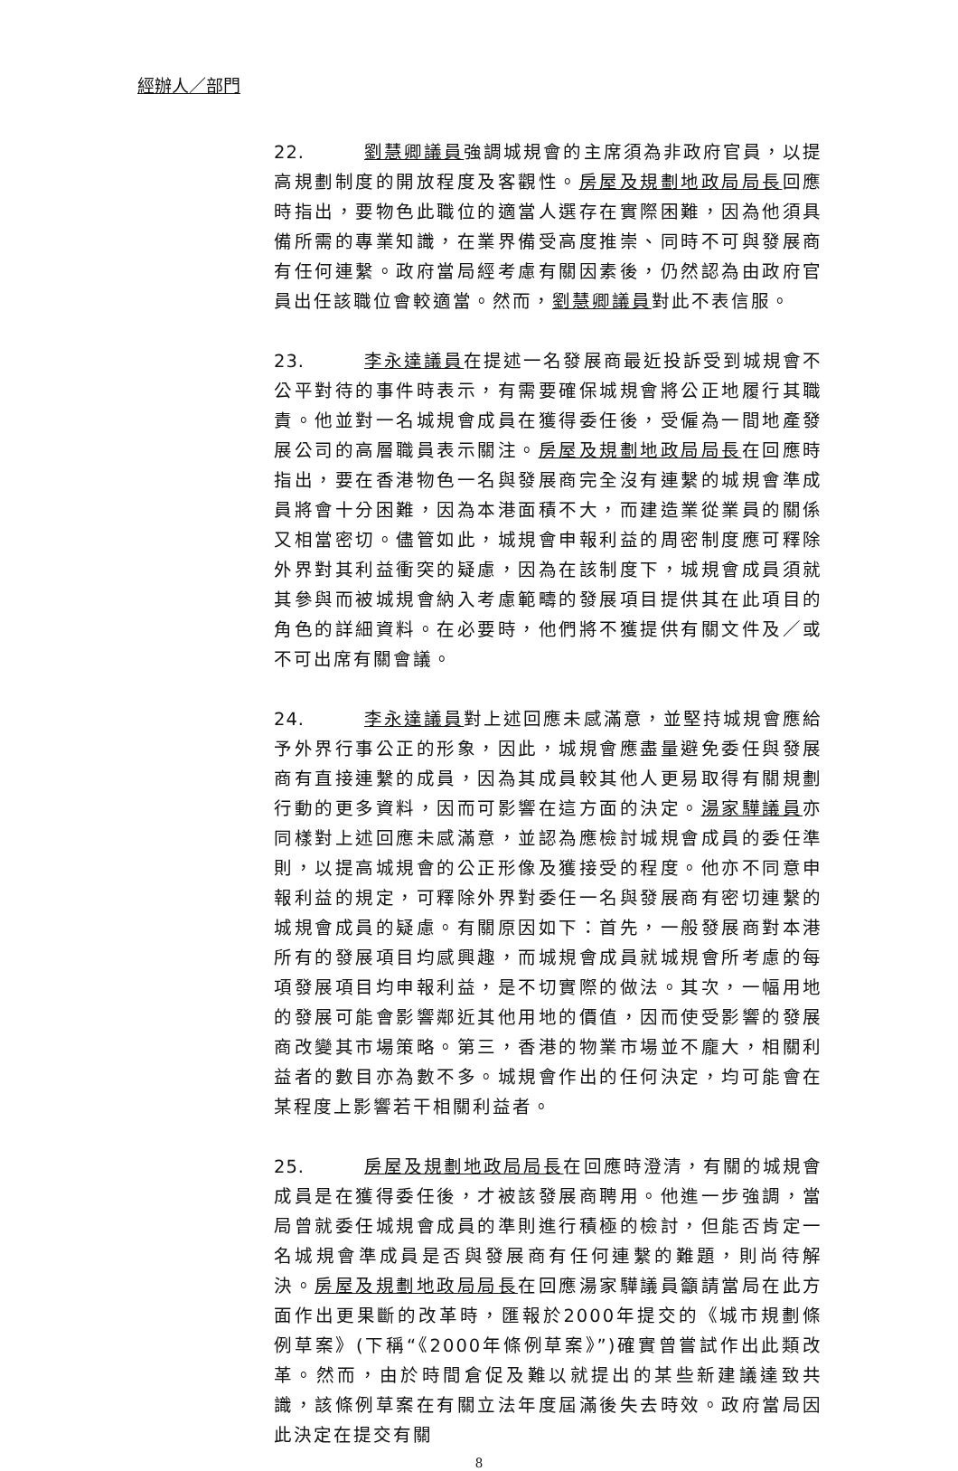經辦人／部門
22. 劉慧卿議員強調城規會的主席須為非政府官員，以提高規劃制度的開放程度及客觀性。房屋及規劃地政局局長回應時指出，要物色此職位的適當人選存在實際困難，因為他須具備所需的專業知識，在業界備受高度推崇、同時不可與發展商有任何連繫。政府當局經考慮有關因素後，仍然認為由政府官員出任該職位會較適當。然而，劉慧卿議員對此不表信服。
23. 李永達議員在提述一名發展商最近投訴受到城規會不公平對待的事件時表示，有需要確保城規會將公正地履行其職責。他並對一名城規會成員在獲得委任後，受僱為一間地產發展公司的高層職員表示關注。房屋及規劃地政局局長在回應時指出，要在香港物色一名與發展商完全沒有連繫的城規會準成員將會十分困難，因為本港面積不大，而建造業從業員的關係又相當密切。儘管如此，城規會申報利益的周密制度應可釋除外界對其利益衝突的疑慮，因為在該制度下，城規會成員須就其參與而被城規會納入考慮範疇的發展項目提供其在此項目的角色的詳細資料。在必要時，他們將不獲提供有關文件及／或不可出席有關會議。
24. 李永達議員對上述回應未感滿意，並堅持城規會應給予外界行事公正的形象，因此，城規會應盡量避免委任與發展商有直接連繫的成員，因為其成員較其他人更易取得有關規劃行動的更多資料，因而可影響在這方面的決定。湯家驊議員亦同樣對上述回應未感滿意，並認為應檢討城規會成員的委任準則，以提高城規會的公正形像及獲接受的程度。他亦不同意申報利益的規定，可釋除外界對委任一名與發展商有密切連繫的城規會成員的疑慮。有關原因如下：首先，一般發展商對本港所有的發展項目均感興趣，而城規會成員就城規會所考慮的每項發展項目均申報利益，是不切實際的做法。其次，一幅用地的發展可能會影響鄰近其他用地的價值，因而使受影響的發展商改變其市場策略。第三，香港的物業市場並不龐大，相關利益者的數目亦為數不多。城規會作出的任何決定，均可能會在某程度上影響若干相關利益者。
25. 房屋及規劃地政局局長在回應時澄清，有關的城規會成員是在獲得委任後，才被該發展商聘用。他進一步強調，當局曾就委任城規會成員的準則進行積極的檢討，但能否肯定一名城規會準成員是否與發展商有任何連繫的難題，則尚待解決。房屋及規劃地政局局長在回應湯家驊議員籲請當局在此方面作出更果斷的改革時，匯報於2000年提交的《城市規劃條例草案》(下稱“《2000年條例草案》”)確實曾嘗試作出此類改革。然而，由於時間倉促及難以就提出的某些新建議達致共識，該條例草案在有關立法年度屆滿後失去時效。政府當局因此決定在提交有關
8